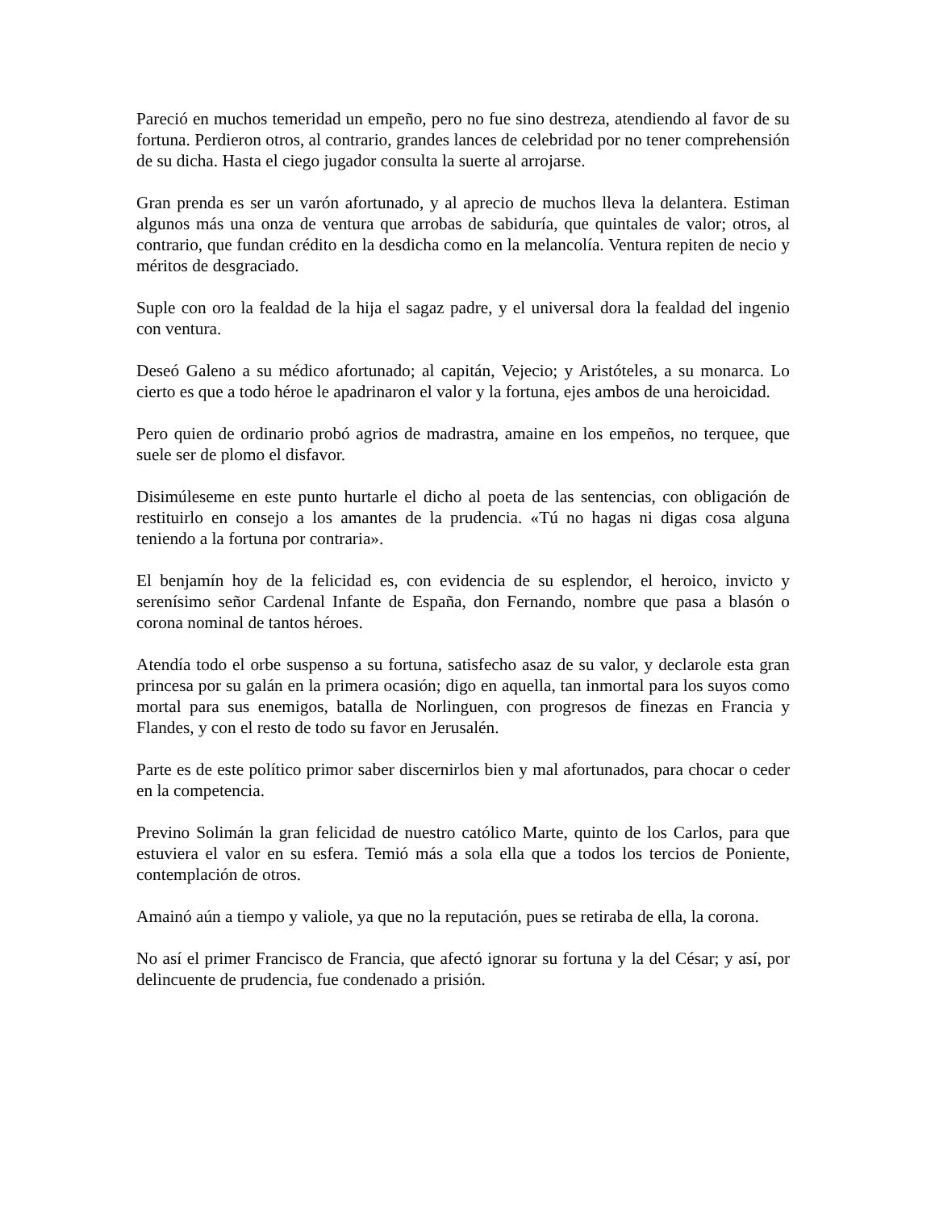Pareció en muchos temeridad un empeño, pero no fue sino destreza, atendiendo al favor de su fortuna. Perdieron otros, al contrario, grandes lances de celebridad por no tener comprehensión de su dicha. Hasta el ciego jugador consulta la suerte al arrojarse.
Gran prenda es ser un varón afortunado, y al aprecio de muchos lleva la delantera. Estiman algunos más una onza de ventura que arrobas de sabiduría, que quintales de valor; otros, al contrario, que fundan crédito en la desdicha como en la melancolía. Ventura repiten de necio y méritos de desgraciado.
Suple con oro la fealdad de la hija el sagaz padre, y el universal dora la fealdad del ingenio con ventura.
Deseó Galeno a su médico afortunado; al capitán, Vejecio; y Aristóteles, a su monarca. Lo cierto es que a todo héroe le apadrinaron el valor y la fortuna, ejes ambos de una heroicidad.
Pero quien de ordinario probó agrios de madrastra, amaine en los empeños, no terquee, que suele ser de plomo el disfavor.
Disimúleseme en este punto hurtarle el dicho al poeta de las sentencias, con obligación de restituirlo en consejo a los amantes de la prudencia. «Tú no hagas ni digas cosa alguna teniendo a la fortuna por contraria».
El benjamín hoy de la felicidad es, con evidencia de su esplendor, el heroico, invicto y serenísimo señor Cardenal Infante de España, don Fernando, nombre que pasa a blasón o corona nominal de tantos héroes.
Atendía todo el orbe suspenso a su fortuna, satisfecho asaz de su valor, y declarole esta gran princesa por su galán en la primera ocasión; digo en aquella, tan inmortal para los suyos como mortal para sus enemigos, batalla de Norlinguen, con progresos de finezas en Francia y Flandes, y con el resto de todo su favor en Jerusalén.
Parte es de este político primor saber discernirlos bien y mal afortunados, para chocar o ceder en la competencia.
Previno Solimán la gran felicidad de nuestro católico Marte, quinto de los Carlos, para que estuviera el valor en su esfera. Temió más a sola ella que a todos los tercios de Poniente, contemplación de otros.
Amainó aún a tiempo y valiole, ya que no la reputación, pues se retiraba de ella, la corona.
No así el primer Francisco de Francia, que afectó ignorar su fortuna y la del César; y así, por delincuente de prudencia, fue condenado a prisión.